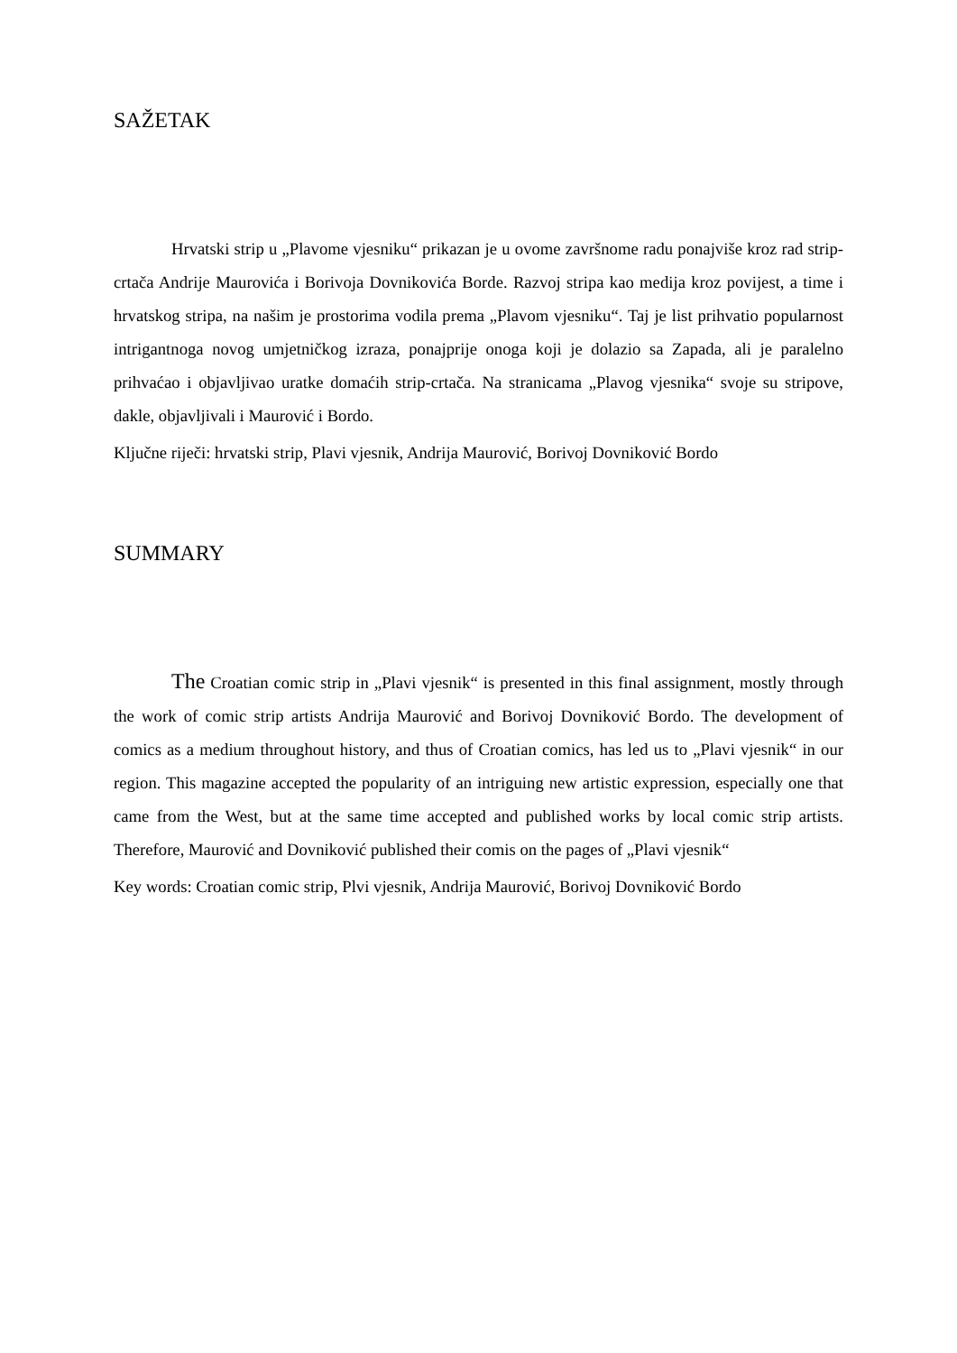SAŽETAK
Hrvatski strip u „Plavome vjesniku“ prikazan je u ovome završnome radu ponajviše kroz rad strip-crtača Andrije Maurovića i Borivoja Dovnikovića Borde. Razvoj stripa kao medija kroz povijest, a time i hrvatskog stripa, na našim je prostorima vodila prema „Plavom vjesniku“. Taj je list prihvatio popularnost intrigantnoga novog umjetničkog izraza, ponajprije onoga koji je dolazio sa Zapada, ali je paralelno prihvaćao i objavljivao uratke domaćih strip-crtača. Na stranicama „Plavog vjesnika“ svoje su stripove, dakle, objavljivali i Maurović i Bordo.
Ključne riječi: hrvatski strip, Plavi vjesnik, Andrija Maurović, Borivoj Dovniković Bordo
SUMMARY
The Croatian comic strip in „Plavi vjesnik“ is presented in this final assignment, mostly through the work of comic strip artists Andrija Maurović and Borivoj Dovniković Bordo. The development of comics as a medium throughout history, and thus of Croatian comics, has led us to „Plavi vjesnik“ in our region. This magazine accepted the popularity of an intriguing new artistic expression, especially one that came from the West, but at the same time accepted and published works by local comic strip artists. Therefore, Maurović and Dovniković published their comis on the pages of „Plavi vjesnik“
Key words: Croatian comic strip, Plvi vjesnik, Andrija Maurović, Borivoj Dovniković Bordo